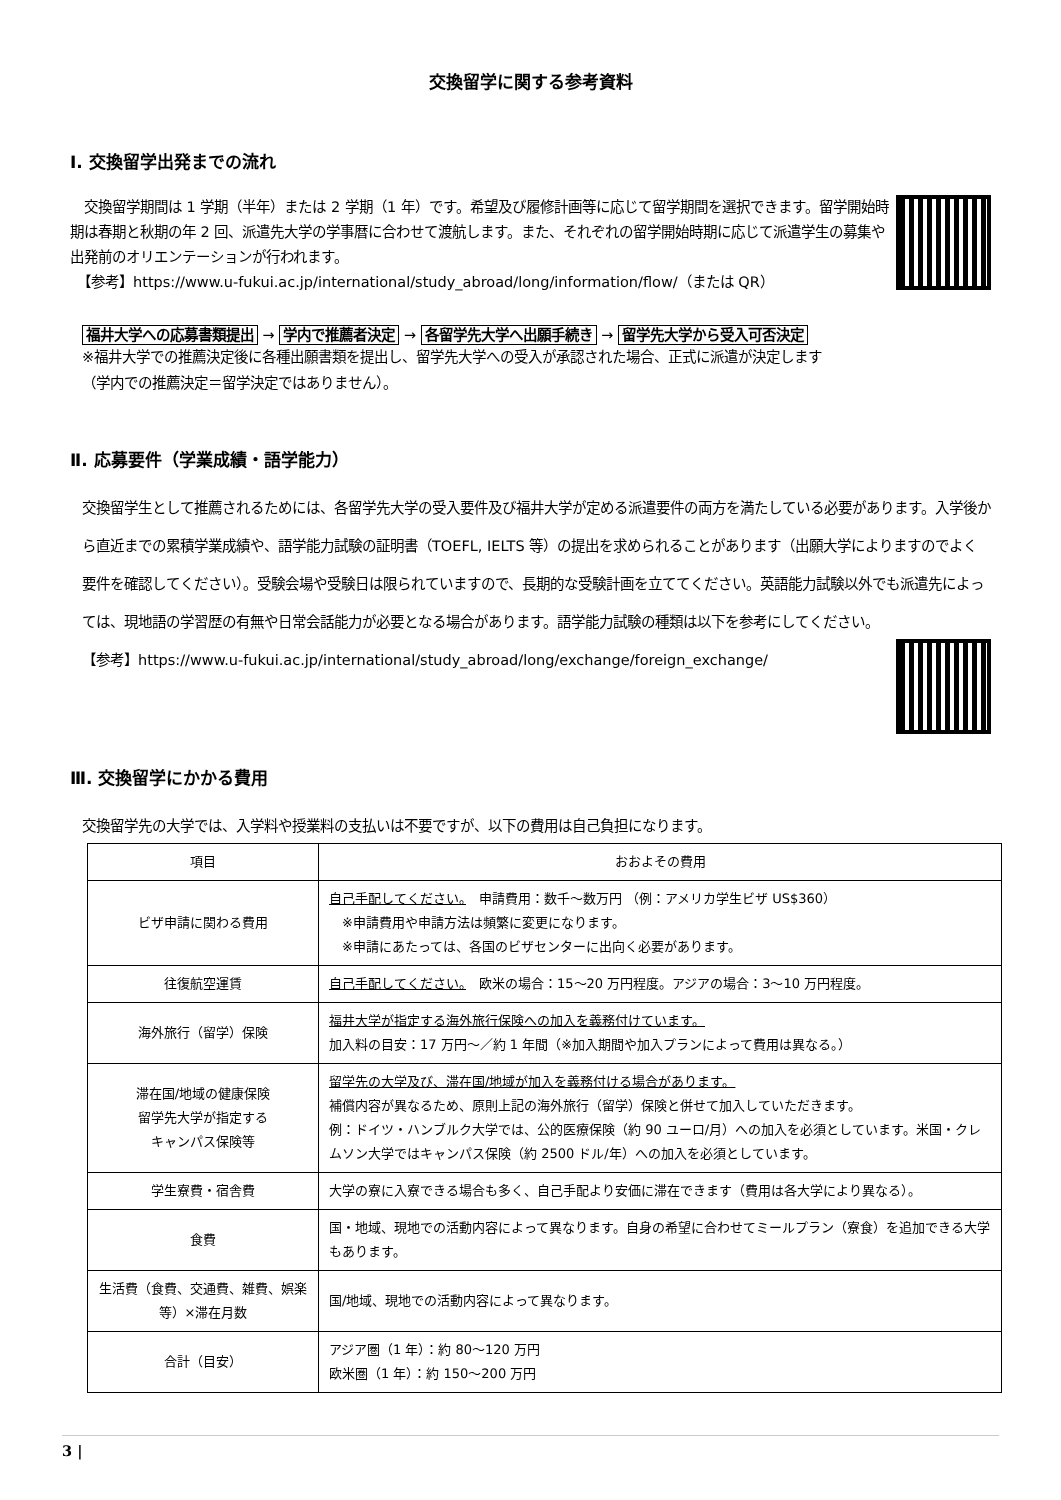交換留学に関する参考資料
Ⅰ. 交換留学出発までの流れ
　交換留学期間は 1 学期（半年）または 2 学期（1 年）です。希望及び履修計画等に応じて留学期間を選択できます。留学開始時期は春期と秋期の年 2 回、派遣先大学の学事暦に合わせて渡航します。また、それぞれの留学開始時期に応じて派遣学生の募集や出発前のオリエンテーションが行われます。
　【参考】https://www.u-fukui.ac.jp/international/study_abroad/long/information/flow/（または QR）
福井大学への応募書類提出 → 学内で推薦者決定 → 各留学先大学へ出願手続き → 留学先大学から受入可否決定
※福井大学での推薦決定後に各種出願書類を提出し、留学先大学への受入が承認された場合、正式に派遣が決定します
（学内での推薦決定＝留学決定ではありません）。
Ⅱ. 応募要件（学業成績・語学能力）
交換留学生として推薦されるためには、各留学先大学の受入要件及び福井大学が定める派遣要件の両方を満たしている必要があります。入学後から直近までの累積学業成績や、語学能力試験の証明書（TOEFL, IELTS 等）の提出を求められることがあります（出願大学によりますのでよく要件を確認してください）。受験会場や受験日は限られていますので、長期的な受験計画を立ててください。英語能力試験以外でも派遣先によっては、現地語の学習歴の有無や日常会話能力が必要となる場合があります。語学能力試験の種類は以下を参考にしてください。
【参考】https://www.u-fukui.ac.jp/international/study_abroad/long/exchange/foreign_exchange/
Ⅲ. 交換留学にかかる費用
交換留学先の大学では、入学料や授業料の支払いは不要ですが、以下の費用は自己負担になります。
| 項目 | おおよその費用 |
| --- | --- |
| ビザ申請に関わる費用 | 自己手配してください。 申請費用：数千～数万円 （例：アメリカ学生ビザ US$360） ※申請費用や申請方法は頻繁に変更になります。 ※申請にあたっては、各国のビザセンターに出向く必要があります。 |
| 往復航空運賃 | 自己手配してください。 欧米の場合：15～20 万円程度。アジアの場合：3～10 万円程度。 |
| 海外旅行（留学）保険 | 福井大学が指定する海外旅行保険への加入を義務付けています。 加入料の目安：17 万円～／約 1 年間（※加入期間や加入プランによって費用は異なる。） |
| 滞在国/地域の健康保険 留学先大学が指定する キャンパス保険等 | 留学先の大学及び、滞在国/地域が加入を義務付ける場合があります。 補償内容が異なるため、原則上記の海外旅行（留学）保険と併せて加入していただきます。 例：ドイツ・ハンブルク大学では、公的医療保険（約 90 ユーロ/月）への加入を必須としています。米国・クレムソン大学ではキャンパス保険（約 2500 ドル/年）への加入を必須としています。 |
| 学生寮費・宿舎費 | 大学の寮に入寮できる場合も多く、自己手配より安価に滞在できます（費用は各大学により異なる）。 |
| 食費 | 国・地域、現地での活動内容によって異なります。自身の希望に合わせてミールプラン（寮食）を追加できる大学もあります。 |
| 生活費（食費、交通費、雑費、娯楽等）×滞在月数 | 国/地域、現地での活動内容によって異なります。 |
| 合計（目安） | アジア圏（1 年）：約 80～120 万円 欧米圏（1 年）：約 150～200 万円 |
3 |